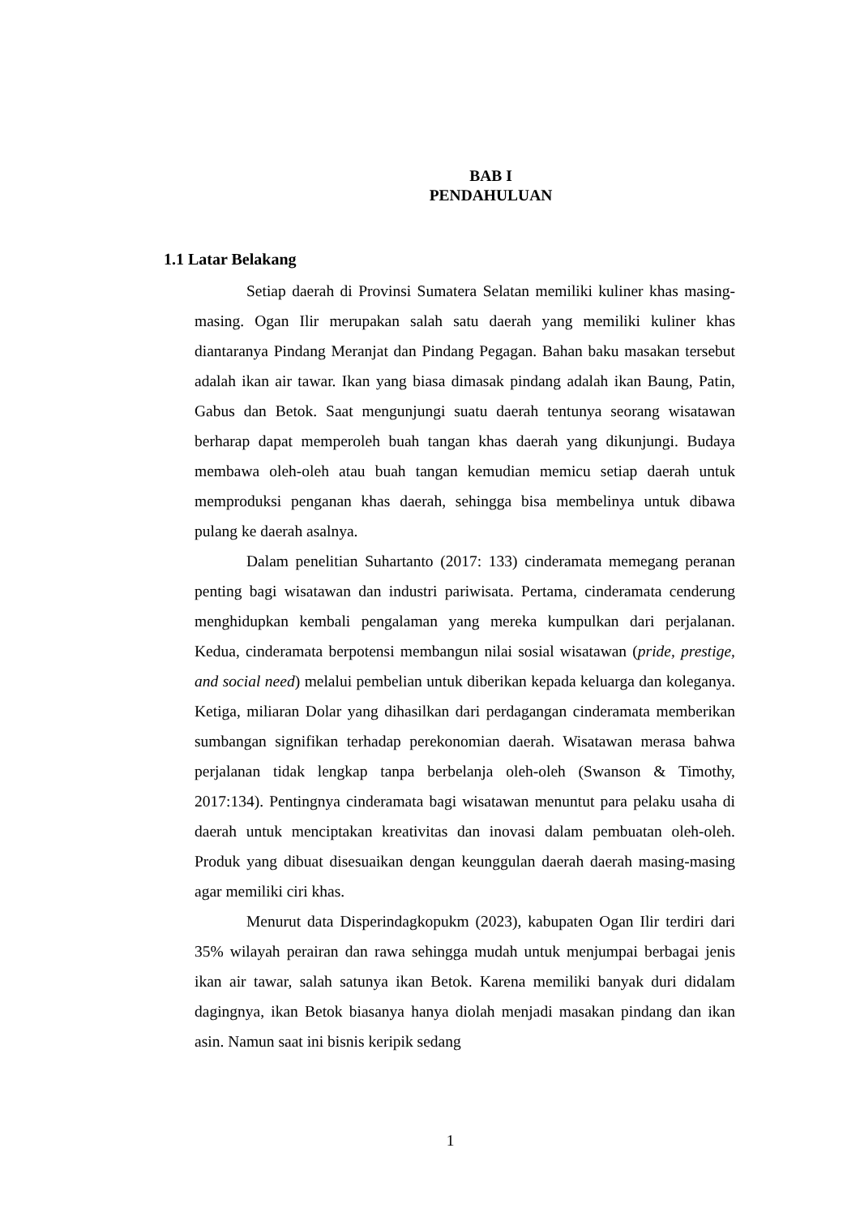BAB I
PENDAHULUAN
1.1 Latar Belakang
Setiap daerah di Provinsi Sumatera Selatan memiliki kuliner khas masing-masing. Ogan Ilir merupakan salah satu daerah yang memiliki kuliner khas diantaranya Pindang Meranjat dan Pindang Pegagan. Bahan baku masakan tersebut adalah ikan air tawar. Ikan yang biasa dimasak pindang adalah ikan Baung, Patin, Gabus dan Betok. Saat mengunjungi suatu daerah tentunya seorang wisatawan berharap dapat memperoleh buah tangan khas daerah yang dikunjungi. Budaya membawa oleh-oleh atau buah tangan kemudian memicu setiap daerah untuk memproduksi penganan khas daerah, sehingga bisa membelinya untuk dibawa pulang ke daerah asalnya.
Dalam penelitian Suhartanto (2017: 133) cinderamata memegang peranan penting bagi wisatawan dan industri pariwisata. Pertama, cinderamata cenderung menghidupkan kembali pengalaman yang mereka kumpulkan dari perjalanan. Kedua, cinderamata berpotensi membangun nilai sosial wisatawan (pride, prestige, and social need) melalui pembelian untuk diberikan kepada keluarga dan koleganya. Ketiga, miliaran Dolar yang dihasilkan dari perdagangan cinderamata memberikan sumbangan signifikan terhadap perekonomian daerah. Wisatawan merasa bahwa perjalanan tidak lengkap tanpa berbelanja oleh-oleh (Swanson & Timothy, 2017:134). Pentingnya cinderamata bagi wisatawan menuntut para pelaku usaha di daerah untuk menciptakan kreativitas dan inovasi dalam pembuatan oleh-oleh. Produk yang dibuat disesuaikan dengan keunggulan daerah daerah masing-masing agar memiliki ciri khas.
Menurut data Disperindagkopukm (2023), kabupaten Ogan Ilir terdiri dari 35% wilayah perairan dan rawa sehingga mudah untuk menjumpai berbagai jenis ikan air tawar, salah satunya ikan Betok. Karena memiliki banyak duri didalam dagingnya, ikan Betok biasanya hanya diolah menjadi masakan pindang dan ikan asin. Namun saat ini bisnis keripik sedang
1